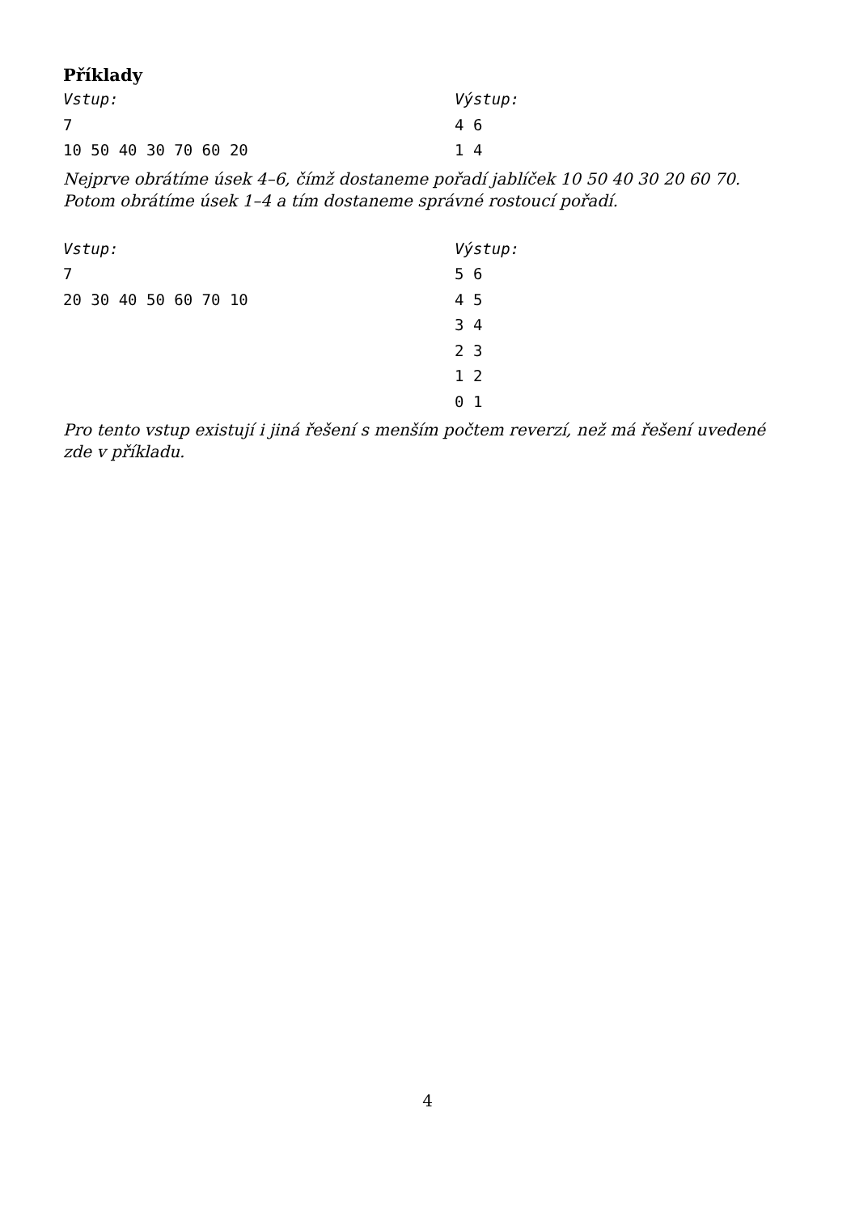Příklady
Vstup:
7
10 50 40 30 70 60 20
Výstup:
4 6
1 4
Nejprve obrátíme úsek 4–6, čímž dostaneme pořadí jablíček 10 50 40 30 20 60 70. Potom obrátíme úsek 1–4 a tím dostaneme správné rostoucí pořadí.
Vstup:
7
20 30 40 50 60 70 10
Výstup:
5 6
4 5
3 4
2 3
1 2
0 1
Pro tento vstup existují i jiná řešení s menším počtem reverzí, než má řešení uvedené zde v příkladu.
4